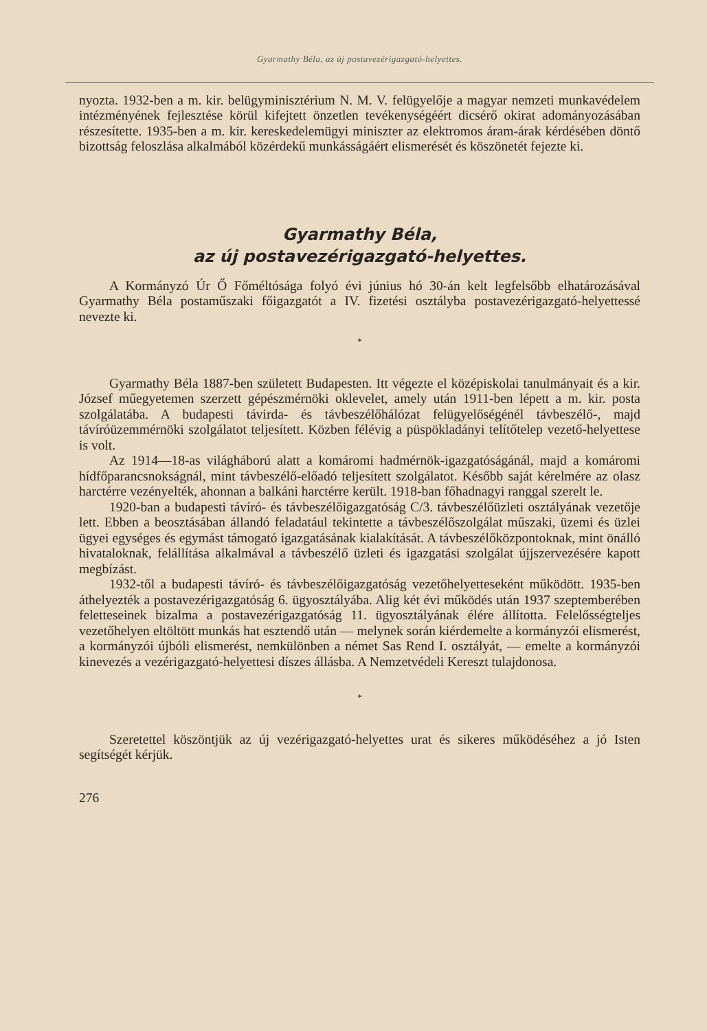Gyarmathy Béla, az új postavezérigazgató-helyettes.
nyozta. 1932-ben a m. kir. belügyminisztérium N. M. V. felügyelője a magyar nemzeti munkavédelem intézményének fejlesztése körül kifejtett önzetlen tevékenységéért dicsérő okirat adományozásában részesítette. 1935-ben a m. kir. kereskedelemügyi miniszter az elektromos áram-árak kérdésében döntő bizottság feloszlása alkalmából közérdekű munkásságáért elismerését és köszönetét fejezte ki.
Gyarmathy Béla,
az új postavezérigazgató-helyettes.
A Kormányzó Úr Ő Főméltósága folyó évi június hó 30-án kelt legfelsőbb elhatározásával Gyarmathy Béla postaműszaki főigazgatót a IV. fizetési osztályba postavezérigazgató-helyettessé nevezte ki.
*
Gyarmathy Béla 1887-ben született Budapesten. Itt végezte el középiskolai tanulmányait és a kir. József műegyetemen szerzett gépészmérnöki oklevelet, amely után 1911-ben lépett a m. kir. posta szolgálatába. A budapesti távirda- és távbeszélőhálózat felügyelőségénél távbeszélő-, majd távíróüzemmérnöki szolgálatot teljesített. Közben félévig a püspökladányi telítőtelep vezető-helyettese is volt.
Az 1914—18-as világháború alatt a komáromi hadmérnök-igazgatóságánál, majd a komáromi hídfőparancsnokságnál, mint távbeszélő-előadó teljesített szolgálatot. Később saját kérelmére az olasz harctérre vezényelték, ahonnan a balkáni harctérre került. 1918-ban főhadnagyi ranggal szerelt le.
1920-ban a budapesti távíró- és távbeszélőigazgatóság C/3. távbeszélőüzleti osztályának vezetője lett. Ebben a beosztásában állandó feladatául tekintette a távbeszélőszolgálat műszaki, üzemi és üzlei ügyei egységes és egymást támogató igazgatásának kialakítását. A távbeszélőközpontoknak, mint önálló hivataloknak, felállítása alkalmával a távbeszélő üzleti és igazgatási szolgálat újjszervezésére kapott megbízást.
1932-től a budapesti távíró- és távbeszélőigazgatóság vezetőhelyetteseként működött. 1935-ben áthelyezték a postavezérigazgatóság 6. ügyosztályába. Alig két évi működés után 1937 szeptemberében feletteseinek bizalma a postavezérigazgatóság 11. ügyosztályának élére állította. Felelősségteljes vezetőhelyen eltöltött munkás hat esztendő után — melynek során kiérdemelte a kormányzói elismerést, a kormányzói újbóli elismerést, nemkülönben a német Sas Rend I. osztályát, — emelte a kormányzói kinevezés a vezérigazgató-helyettesi díszes állásba. A Nemzetvédeli Kereszt tulajdonosa.
*
Szeretettel köszöntjük az új vezérigazgató-helyettes urat és sikeres működéséhez a jó Isten segítségét kérjük.
276